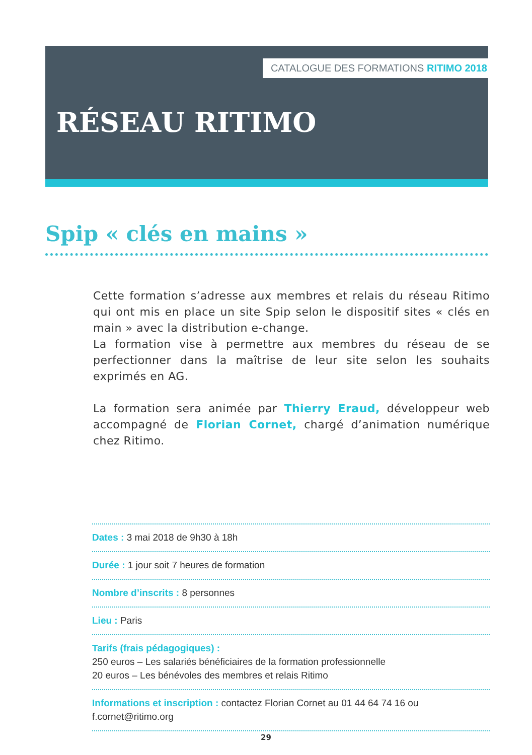CATALOGUE DES FORMATIONS RITIMO 2018
RÉSEAU RITIMO
Spip « clés en mains »
Cette formation s’adresse aux membres et relais du réseau Ritimo qui ont mis en place un site Spip selon le dispositif sites « clés en main » avec la distribution e-change.
La formation vise à permettre aux membres du réseau de se perfectionner dans la maîtrise de leur site selon les souhaits exprimés en AG.
La formation sera animée par Thierry Eraud, développeur web accompagné de Florian Cornet, chargé d’animation numérique chez Ritimo.
Dates : 3 mai 2018 de 9h30 à 18h
Durée : 1 jour soit 7 heures de formation
Nombre d’inscrits : 8 personnes
Lieu : Paris
Tarifs (frais pédagogiques) :
250 euros – Les salariés bénéficiaires de la formation professionnelle
20 euros – Les bénévoles des membres et relais Ritimo
Informations et inscription : contactez Florian Cornet au 01 44 64 74 16 ou f.cornet@ritimo.org
29